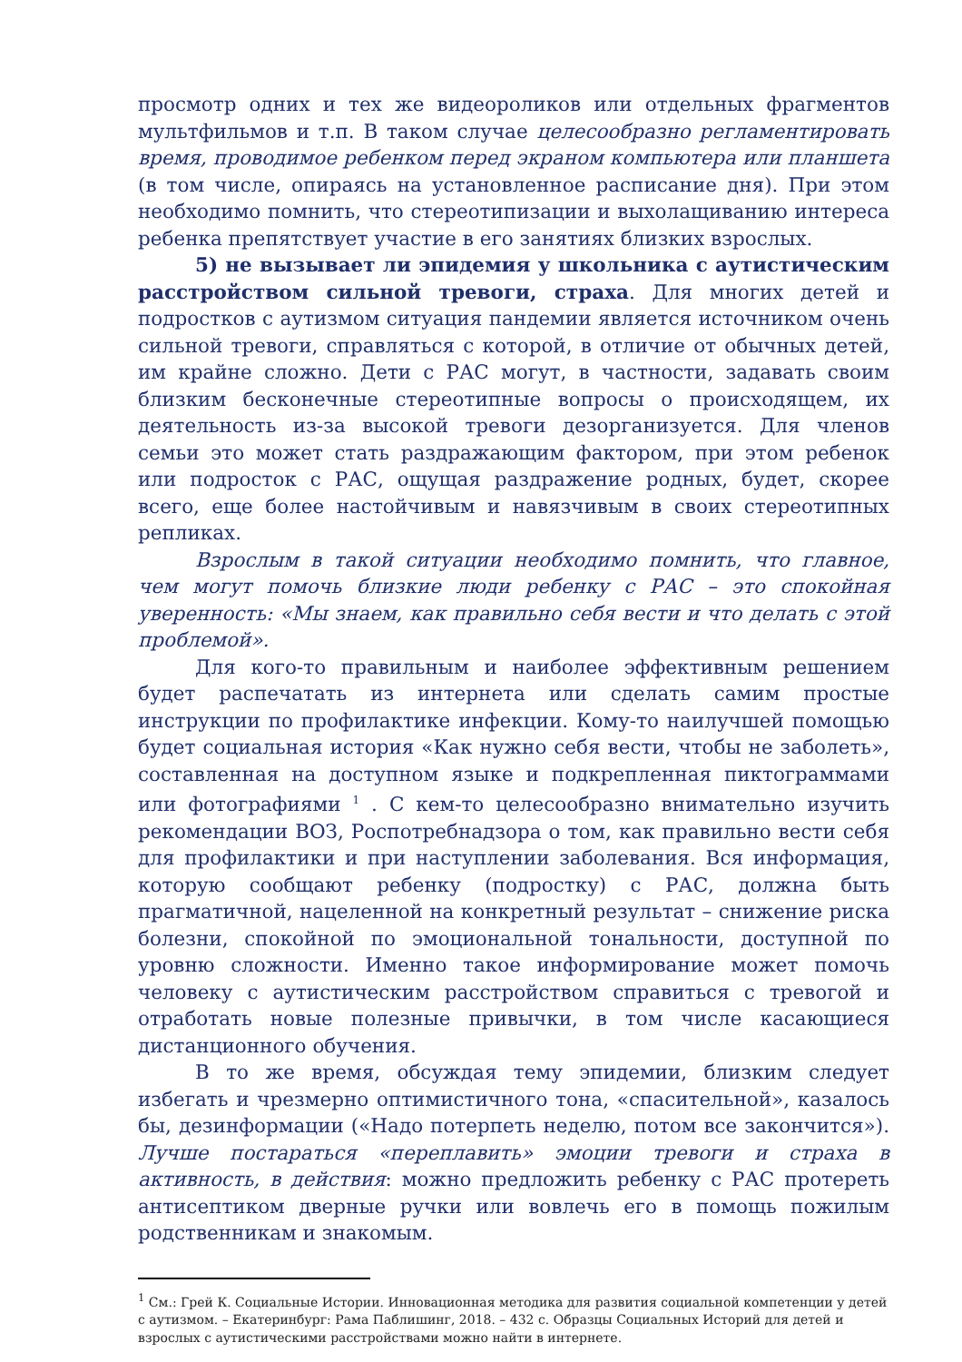просмотр одних и тех же видеороликов или отдельных фрагментов мультфильмов и т.п. В таком случае целесообразно регламентировать время, проводимое ребенком перед экраном компьютера или планшета (в том числе, опираясь на установленное расписание дня). При этом необходимо помнить, что стереотипизации и выхолащиванию интереса ребенка препятствует участие в его занятиях близких взрослых.
5) не вызывает ли эпидемия у школьника с аутистическим расстройством сильной тревоги, страха. Для многих детей и подростков с аутизмом ситуация пандемии является источником очень сильной тревоги, справляться с которой, в отличие от обычных детей, им крайне сложно. Дети с РАС могут, в частности, задавать своим близким бесконечные стереотипные вопросы о происходящем, их деятельность из-за высокой тревоги дезорганизуется. Для членов семьи это может стать раздражающим фактором, при этом ребенок или подросток с РАС, ощущая раздражение родных, будет, скорее всего, еще более настойчивым и навязчивым в своих стереотипных репликах.
Взрослым в такой ситуации необходимо помнить, что главное, чем могут помочь близкие люди ребенку с РАС – это спокойная уверенность: «Мы знаем, как правильно себя вести и что делать с этой проблемой».
Для кого-то правильным и наиболее эффективным решением будет распечатать из интернета или сделать самим простые инструкции по профилактике инфекции. Кому-то наилучшей помощью будет социальная история «Как нужно себя вести, чтобы не заболеть», составленная на доступном языке и подкрепленная пиктограммами или фотографиями <sup>1</sup> . С кем-то целесообразно внимательно изучить рекомендации ВОЗ, Роспотребнадзора о том, как правильно вести себя для профилактики и при наступлении заболевания. Вся информация, которую сообщают ребенку (подростку) с РАС, должна быть прагматичной, нацеленной на конкретный результат – снижение риска болезни, спокойной по эмоциональной тональности, доступной по уровню сложности. Именно такое информирование может помочь человеку с аутистическим расстройством справиться с тревогой и отработать новые полезные привычки, в том числе касающиеся дистанционного обучения.
В то же время, обсуждая тему эпидемии, близким следует избегать и чрезмерно оптимистичного тона, «спасительной», казалось бы, дезинформации («Надо потерпеть неделю, потом все закончится»). Лучше постараться «переплавить» эмоции тревоги и страха в активность, в действия: можно предложить ребенку с РАС протереть антисептиком дверные ручки или вовлечь его в помощь пожилым родственникам и знакомым.
<sup>1</sup> См.: Грей К. Социальные Истории. Инновационная методика для развития социальной компетенции у детей с аутизмом. – Екатеринбург: Рама Паблишинг, 2018. – 432 с. Образцы Социальных Историй для детей и взрослых с аутистическими расстройствами можно найти в интернете.